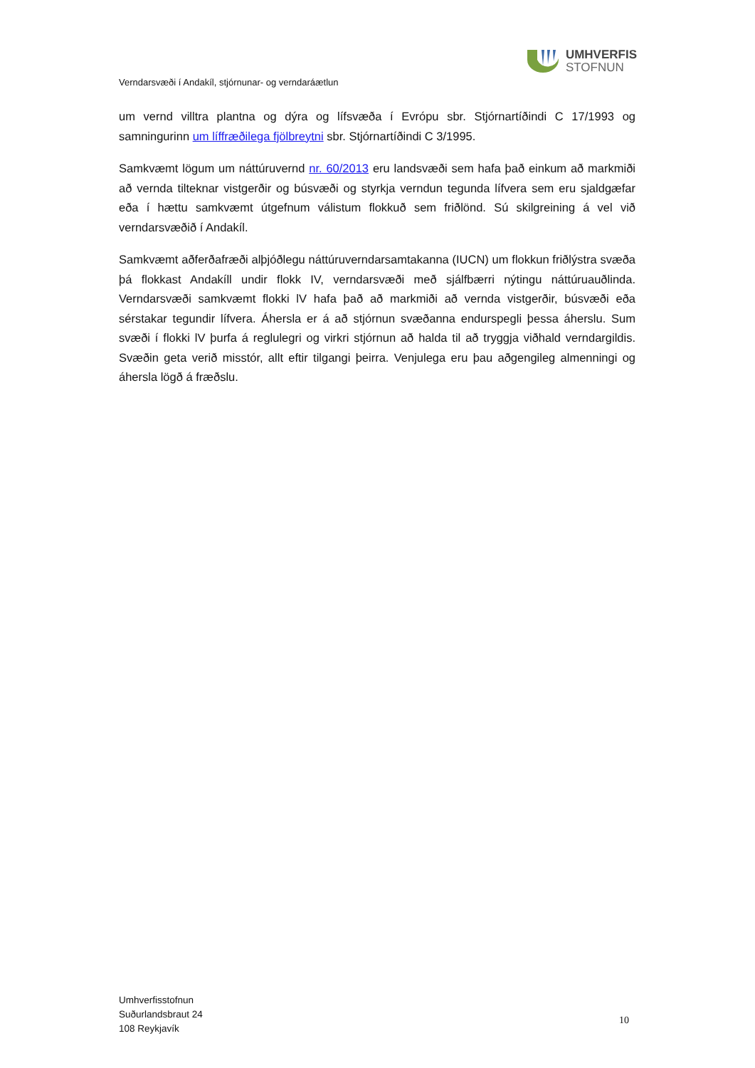UMHVERFIS
STOFNUN
Verndarsvæði í Andakíl, stjórnunar- og verndaráætlun
um vernd villtra plantna og dýra og lífsvæða í Evrópu sbr. Stjórnartíðindi C 17/1993 og samningurinn um líffræðilega fjölbreytni sbr. Stjórnartíðindi C 3/1995.
Samkvæmt lögum um náttúruvernd nr. 60/2013 eru landsvæði sem hafa það einkum að markmiði að vernda tilteknar vistgerðir og búsvæði og styrkja verndun tegunda lífvera sem eru sjaldgæfar eða í hættu samkvæmt útgefnum válistum flokkuð sem friðlönd. Sú skilgreining á vel við verndarsvæðið í Andakíl.
Samkvæmt aðferðafræði alþjóðlegu náttúruverndarsamtakanna (IUCN) um flokkun friðlýstra svæða þá flokkast Andakíll undir flokk IV, verndarsvæði með sjálfbærri nýtingu náttúruauðlinda. Verndarsvæði samkvæmt flokki lV hafa það að markmiði að vernda vistgerðir, búsvæði eða sérstakar tegundir lífvera. Áhersla er á að stjórnun svæðanna endurspegli þessa áherslu. Sum svæði í flokki lV þurfa á reglulegri og virkri stjórnun að halda til að tryggja viðhald verndargildis. Svæðin geta verið misstór, allt eftir tilgangi þeirra. Venjulega eru þau aðgengileg almenningi og áhersla lögð á fræðslu.
Umhverfisstofnun
Suðurlandsbraut 24
108 Reykjavík
10